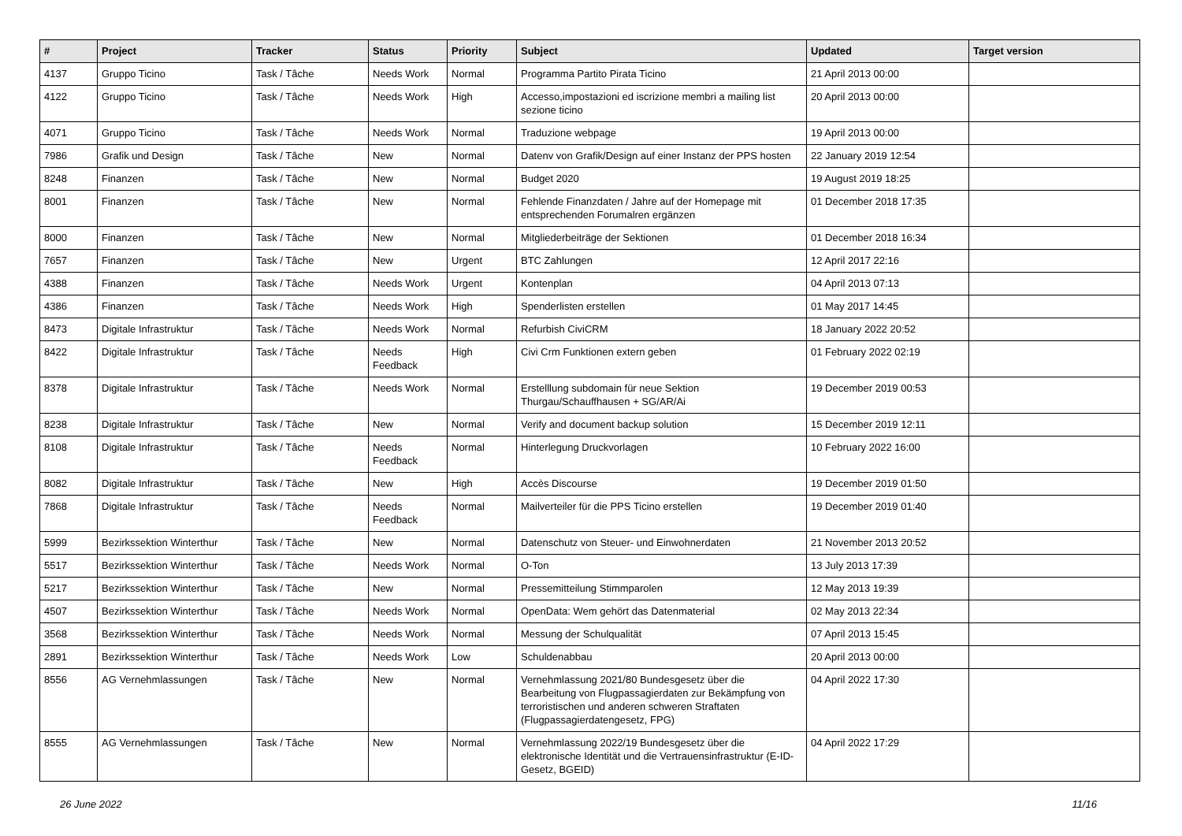| # | Project | Tracker | Status | Priority | Subject | Updated | Target version |
| --- | --- | --- | --- | --- | --- | --- | --- |
| 4137 | Gruppo Ticino | Task / Tâche | Needs Work | Normal | Programma Partito Pirata Ticino | 21 April 2013 00:00 | |
| 4122 | Gruppo Ticino | Task / Tâche | Needs Work | High | Accesso,impostazioni ed iscrizione membri a mailing list sezione ticino | 20 April 2013 00:00 | |
| 4071 | Gruppo Ticino | Task / Tâche | Needs Work | Normal | Traduzione webpage | 19 April 2013 00:00 | |
| 7986 | Grafik und Design | Task / Tâche | New | Normal | Datenv von Grafik/Design auf einer Instanz der PPS hosten | 22 January 2019 12:54 | |
| 8248 | Finanzen | Task / Tâche | New | Normal | Budget 2020 | 19 August 2019 18:25 | |
| 8001 | Finanzen | Task / Tâche | New | Normal | Fehlende Finanzdaten / Jahre auf der Homepage mit entsprechenden Forumalren ergänzen | 01 December 2018 17:35 | |
| 8000 | Finanzen | Task / Tâche | New | Normal | Mitgliederbeiträge der Sektionen | 01 December 2018 16:34 | |
| 7657 | Finanzen | Task / Tâche | New | Urgent | BTC Zahlungen | 12 April 2017 22:16 | |
| 4388 | Finanzen | Task / Tâche | Needs Work | Urgent | Kontenplan | 04 April 2013 07:13 | |
| 4386 | Finanzen | Task / Tâche | Needs Work | High | Spenderlisten erstellen | 01 May 2017 14:45 | |
| 8473 | Digitale Infrastruktur | Task / Tâche | Needs Work | Normal | Refurbish CiviCRM | 18 January 2022 20:52 | |
| 8422 | Digitale Infrastruktur | Task / Tâche | Needs Feedback | High | Civi Crm Funktionen extern geben | 01 February 2022 02:19 | |
| 8378 | Digitale Infrastruktur | Task / Tâche | Needs Work | Normal | Erstelllung subdomain für neue Sektion Thurgau/Schauffhausen + SG/AR/Ai | 19 December 2019 00:53 | |
| 8238 | Digitale Infrastruktur | Task / Tâche | New | Normal | Verify and document backup solution | 15 December 2019 12:11 | |
| 8108 | Digitale Infrastruktur | Task / Tâche | Needs Feedback | Normal | Hinterlegung Druckvorlagen | 10 February 2022 16:00 | |
| 8082 | Digitale Infrastruktur | Task / Tâche | New | High | Accès Discourse | 19 December 2019 01:50 | |
| 7868 | Digitale Infrastruktur | Task / Tâche | Needs Feedback | Normal | Mailverteiler für die PPS Ticino erstellen | 19 December 2019 01:40 | |
| 5999 | Bezirkssektion Winterthur | Task / Tâche | New | Normal | Datenschutz von Steuer- und Einwohnerdaten | 21 November 2013 20:52 | |
| 5517 | Bezirkssektion Winterthur | Task / Tâche | Needs Work | Normal | O-Ton | 13 July 2013 17:39 | |
| 5217 | Bezirkssektion Winterthur | Task / Tâche | New | Normal | Pressemitteilung Stimmparolen | 12 May 2013 19:39 | |
| 4507 | Bezirkssektion Winterthur | Task / Tâche | Needs Work | Normal | OpenData: Wem gehört das Datenmaterial | 02 May 2013 22:34 | |
| 3568 | Bezirkssektion Winterthur | Task / Tâche | Needs Work | Normal | Messung der Schulqualität | 07 April 2013 15:45 | |
| 2891 | Bezirkssektion Winterthur | Task / Tâche | Needs Work | Low | Schuldenabbau | 20 April 2013 00:00 | |
| 8556 | AG Vernehmlassungen | Task / Tâche | New | Normal | Vernehmlassung 2021/80 Bundesgesetz über die Bearbeitung von Flugpassagierdaten zur Bekämpfung von terroristischen und anderen schweren Straftaten (Flugpassagierdatengesetz, FPG) | 04 April 2022 17:30 | |
| 8555 | AG Vernehmlassungen | Task / Tâche | New | Normal | Vernehmlassung 2022/19 Bundesgesetz über die elektronische Identität und die Vertrauensinfrastruktur (E-ID-Gesetz, BGEID) | 04 April 2022 17:29 | |
26 June 2022 11/16